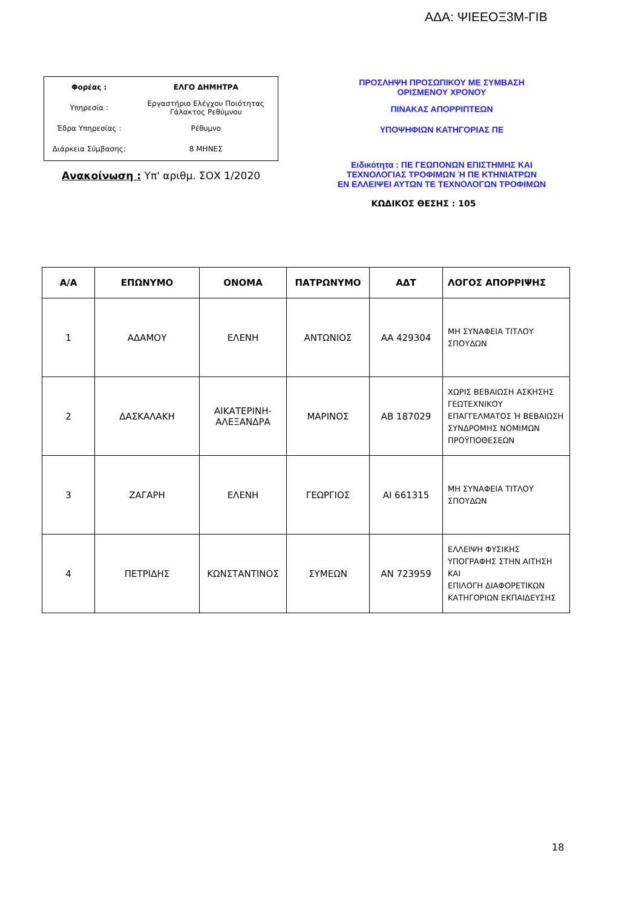ΑΔΑ: ΨΙΕΕΟΞ3Μ-ΓΙΒ
| Φορέας : | ΕΛΓΟ ΔΗΜΗΤΡΑ |
| Υπηρεσία : | Εργαστήριο Ελέγχου Ποιότητας Γάλακτος Ρεθύμνου |
| Έδρα Υπηρεσίας : | Ρέθυμνο |
| Διάρκεια Σύμβασης: | 8 ΜΗΝΕΣ |
Ανακοίνωση : Υπ' αριθμ. ΣΟΧ 1/2020
ΠΡΟΣΛΗΨΗ ΠΡΟΣΩΠΙΚΟΥ ΜΕ ΣΥΜΒΑΣΗ
ΟΡΙΣΜΕΝΟΥ ΧΡΟΝΟΥ
ΠΙΝΑΚΑΣ ΑΠΟΡΡΙΠΤΕΩΝ
ΥΠΟΨΗΦΙΩΝ ΚΑΤΗΓΟΡΙΑΣ ΠΕ
Ειδικότητα : ΠΕ ΓΕΩΠΟΝΩΝ ΕΠΙΣΤΗΜΗΣ ΚΑΙ
ΤΕΧΝΟΛΟΓΙΑΣ ΤΡΟΦΙΜΩΝ Ή ΠΕ ΚΤΗΝΙΑΤΡΩΝ
ΕΝ ΕΛΛΕΙΨΕΙ ΑΥΤΩΝ ΤΕ ΤΕΧΝΟΛΟΓΩΝ ΤΡΟΦΙΜΩΝ
ΚΩΔΙΚΟΣ ΘΕΣΗΣ : 105
| Α/Α | ΕΠΩΝΥΜΟ | ΟΝΟΜΑ | ΠΑΤΡΩΝΥΜΟ | ΑΔΤ | ΛΟΓΟΣ ΑΠΟΡΡΙΨΗΣ |
| --- | --- | --- | --- | --- | --- |
| 1 | ΑΔΑΜΟΥ | ΕΛΕΝΗ | ΑΝΤΩΝΙΟΣ | ΑΑ 429304 | ΜΗ ΣΥΝΑΦΕΙΑ ΤΙΤΛΟΥ ΣΠΟΥΔΩΝ |
| 2 | ΔΑΣΚΑΛΑΚΗ | ΑΙΚΑΤΕΡΙΝΗ- ΑΛΕΞΑΝΔΡΑ | ΜΑΡΙΝΟΣ | ΑΒ 187029 | ΧΩΡΙΣ ΒΕΒΑΙΩΣΗ ΑΣΚΗΣΗΣ ΓΕΩΤΕΧΝΙΚΟΥ ΕΠΑΓΓΕΛΜΑΤΟΣ Ή ΒΕΒΑΙΩΣΗ ΣΥΝΔΡΟΜΗΣ ΝΟΜΙΜΩΝ ΠΡΟΫΠΟΘΕΣΕΩΝ |
| 3 | ΖΑΓΑΡΗ | ΕΛΕΝΗ | ΓΕΩΡΓΙΟΣ | ΑΙ 661315 | ΜΗ ΣΥΝΑΦΕΙΑ ΤΙΤΛΟΥ ΣΠΟΥΔΩΝ |
| 4 | ΠΕΤΡΙΔΗΣ | ΚΩΝΣΤΑΝΤΙΝΟΣ | ΣΥΜΕΩΝ | ΑΝ 723959 | ΕΛΛΕΙΨΗ ΦΥΣΙΚΗΣ ΥΠΟΓΡΑΦΗΣ ΣΤΗΝ ΑΙΤΗΣΗ ΚΑΙ ΕΠΙΛΟΓΗ ΔΙΑΦΟΡΕΤΙΚΩΝ ΚΑΤΗΓΟΡΙΩΝ ΕΚΠΑΙΔΕΥΣΗΣ |
18